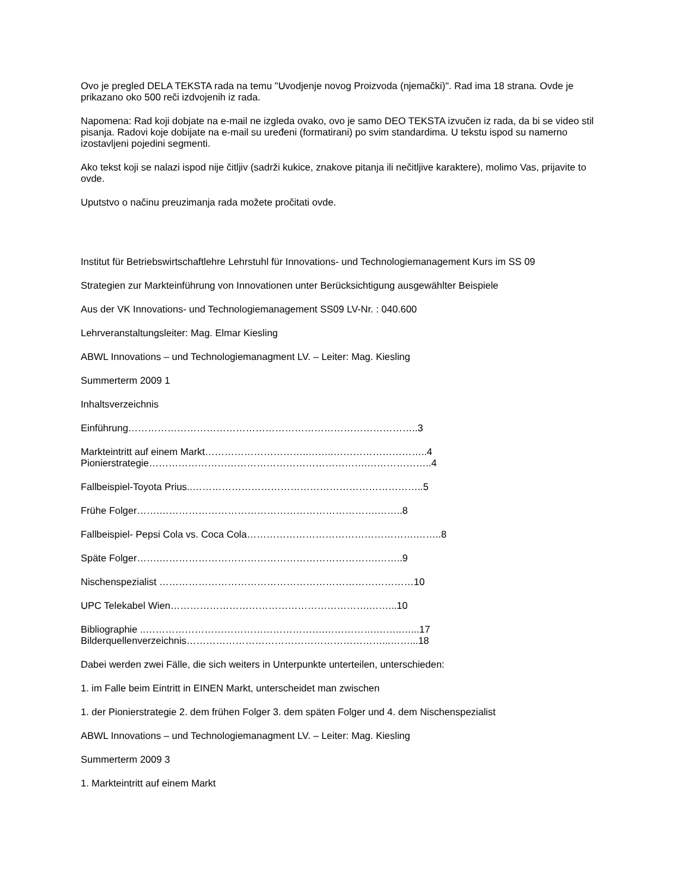Ovo je pregled DELA TEKSTA rada na temu "Uvodjenje novog Proizvoda (njemački)". Rad ima 18 strana. Ovde je prikazano oko 500 reči izdvojenih iz rada.
Napomena: Rad koji dobjate na e-mail ne izgleda ovako, ovo je samo DEO TEKSTA izvučen iz rada, da bi se video stil pisanja. Radovi koje dobijate na e-mail su uređeni (formatirani) po svim standardima. U tekstu ispod su namerno izostavljeni pojedini segmenti.
Ako tekst koji se nalazi ispod nije čitljiv (sadrži kukice, znakove pitanja ili nečitljive karaktere), molimo Vas, prijavite to ovde.
Uputstvo o načinu preuzimanja rada možete pročitati ovde.
Institut für Betriebswirtschaftlehre Lehrstuhl für Innovations- und Technologiemanagement Kurs im SS 09
Strategien zur Markteinführung von Innovationen unter Berücksichtigung ausgewählter Beispiele
Aus der VK Innovations- und Technologiemanagement SS09 LV-Nr. : 040.600
Lehrveranstaltungsleiter: Mag. Elmar Kiesling
ABWL Innovations – und Technologiemanagment LV. – Leiter: Mag. Kiesling
Summerterm 2009 1
Inhaltsverzeichnis
Einführung……………………………………………………………………………..3
Markteintritt auf einem Markt…………………………..……..………………………..4
Pionierstrategie………………………………………………………….………………..4
Fallbeispiel-Toyota Prius..……………………………………………………………..5
Frühe Folger…….………………………………………………………….……..8
Fallbeispiel- Pepsi Cola vs. Coca Cola…………………………………………….……..8
Späte Folger…….………………………………………………………….……..9
Nischenspezialist ……………………………………………………………………10
UPC Telekabel Wien…………………………………………………….……...10
Bibliographie ..……………………………………………….…………….……..…...17
Bilderquellenverzeichnis……………………………………………………...……...18
Dabei werden zwei Fälle, die sich weiters in Unterpunkte unterteilen, unterschieden:
1. im Falle beim Eintritt in EINEN Markt, unterscheidet man zwischen
1. der Pionierstrategie 2. dem frühen Folger 3. dem späten Folger und 4. dem Nischenspezialist
ABWL Innovations – und Technologiemanagment LV. – Leiter: Mag. Kiesling
Summerterm 2009 3
1. Markteintritt auf einem Markt